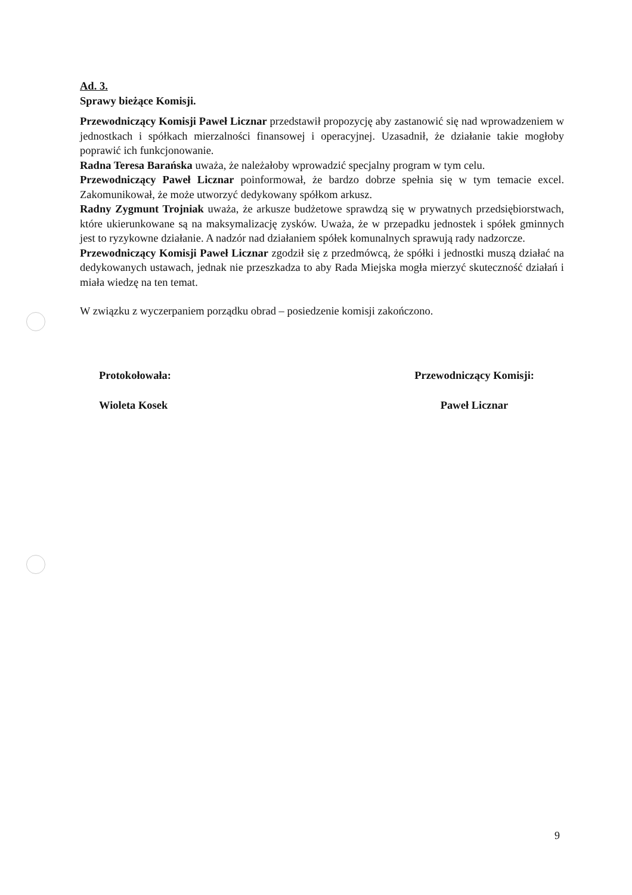Ad. 3.
Sprawy bieżące Komisji.
Przewodniczący Komisji Paweł Licznar przedstawił propozycję aby zastanowić się nad wprowadzeniem w jednostkach i spółkach mierzalności finansowej i operacyjnej. Uzasadnił, że działanie takie mogłoby poprawić ich funkcjonowanie.
Radna Teresa Barańska uważa, że należałoby wprowadzić specjalny program w tym celu.
Przewodniczący Paweł Licznar poinformował, że bardzo dobrze spełnia się w tym temacie excel. Zakomunikował, że może utworzyć dedykowany spółkom arkusz.
Radny Zygmunt Trojniak uważa, że arkusze budżetowe sprawdzą się w prywatnych przedsiębiorstwach, które ukierunkowane są na maksymalizację zysków. Uważa, że w przepadku jednostek i spółek gminnych jest to ryzykowne działanie. A nadzór nad działaniem spółek komunalnych sprawują rady nadzorcze.
Przewodniczący Komisji Paweł Licznar zgodził się z przedmówcą, że spółki i jednostki muszą działać na dedykowanych ustawach, jednak nie przeszkadza to aby Rada Miejska mogła mierzyć skuteczność działań i miała wiedzę na ten temat.
W związku z wyczerpaniem porządku obrad – posiedzenie komisji zakończono.
Protokołowała:
Wioleta Kosek
Przewodniczący Komisji:
Paweł Licznar
9